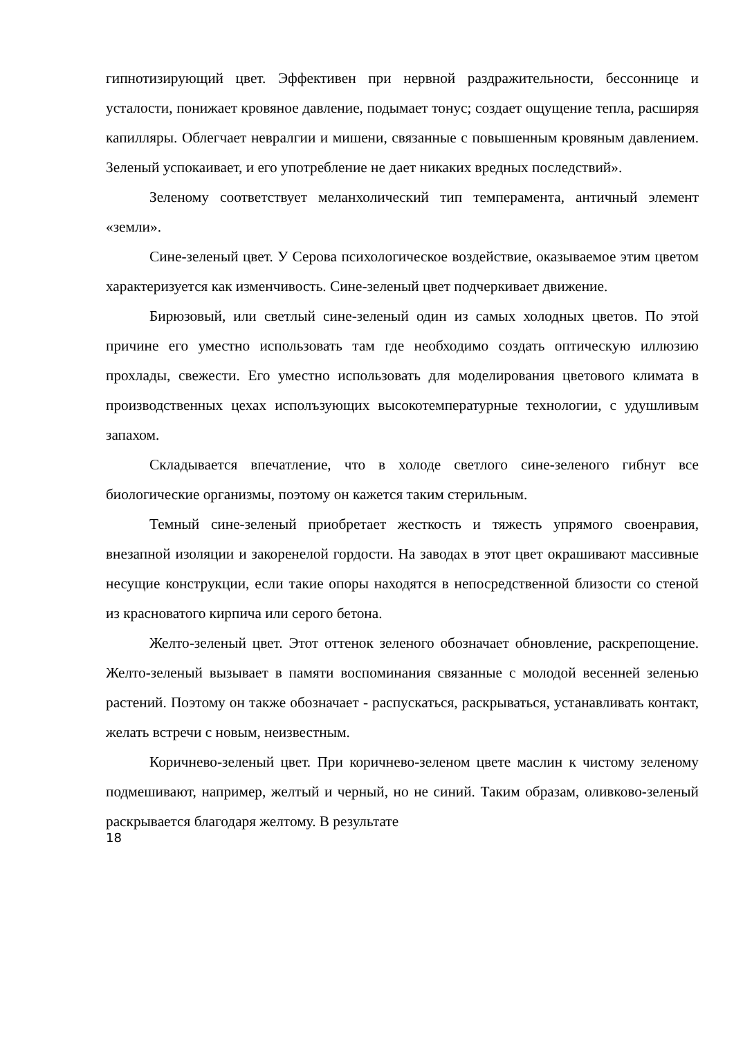гипнотизирующий цвет. Эффективен при нервной раздражительности, бессоннице и усталости, понижает кровяное давление, подымает тонус; создает ощущение тепла, расширяя капилляры. Облегчает невралгии и мишени, связанные с повышенным кровяным давлением. Зеленый успокаивает, и его употребление не дает никаких вредных последствий».
Зеленому соответствует меланхолический тип темперамента, античный элемент «земли».
Сине-зеленый цвет. У Серова психологическое воздействие, оказываемое этим цветом характеризуется как изменчивость. Сине-зеленый цвет подчеркивает движение.
Бирюзовый, или светлый сине-зеленый один из самых холодных цветов. По этой причине его уместно использовать там где необходимо создать оптическую иллюзию прохлады, свежести. Его уместно использовать для моделирования цветового климата в производственных цехах исполъзующих высокотемпературные технологии, с удушливым запахом.
Складывается впечатление, что в холоде светлого сине-зеленого гибнут все биологические организмы, поэтому он кажется таким стерильным.
Темный сине-зеленый приобретает жесткость и тяжесть упрямого своенравия, внезапной изоляции и закоренелой гордости. На заводах в этот цвет окрашивают массивные несущие конструкции, если такие опоры находятся в непосредственной близости со стеной из красноватого кирпича или серого бетона.
Желто-зеленый цвет. Этот оттенок зеленого обозначает обновление, раскрепощение. Желто-зеленый вызывает в памяти воспоминания связанные с молодой весенней зеленью растений. Поэтому он также обозначает - распускаться, раскрываться, устанавливать контакт, желать встречи с новым, неизвестным.
Коричнево-зеленый цвет. При коричнево-зеленом цвете маслин к чистому зеленому подмешивают, например, желтый и черный, но не синий. Таким образам, оливково-зеленый раскрывается благодаря желтому. В результате
18